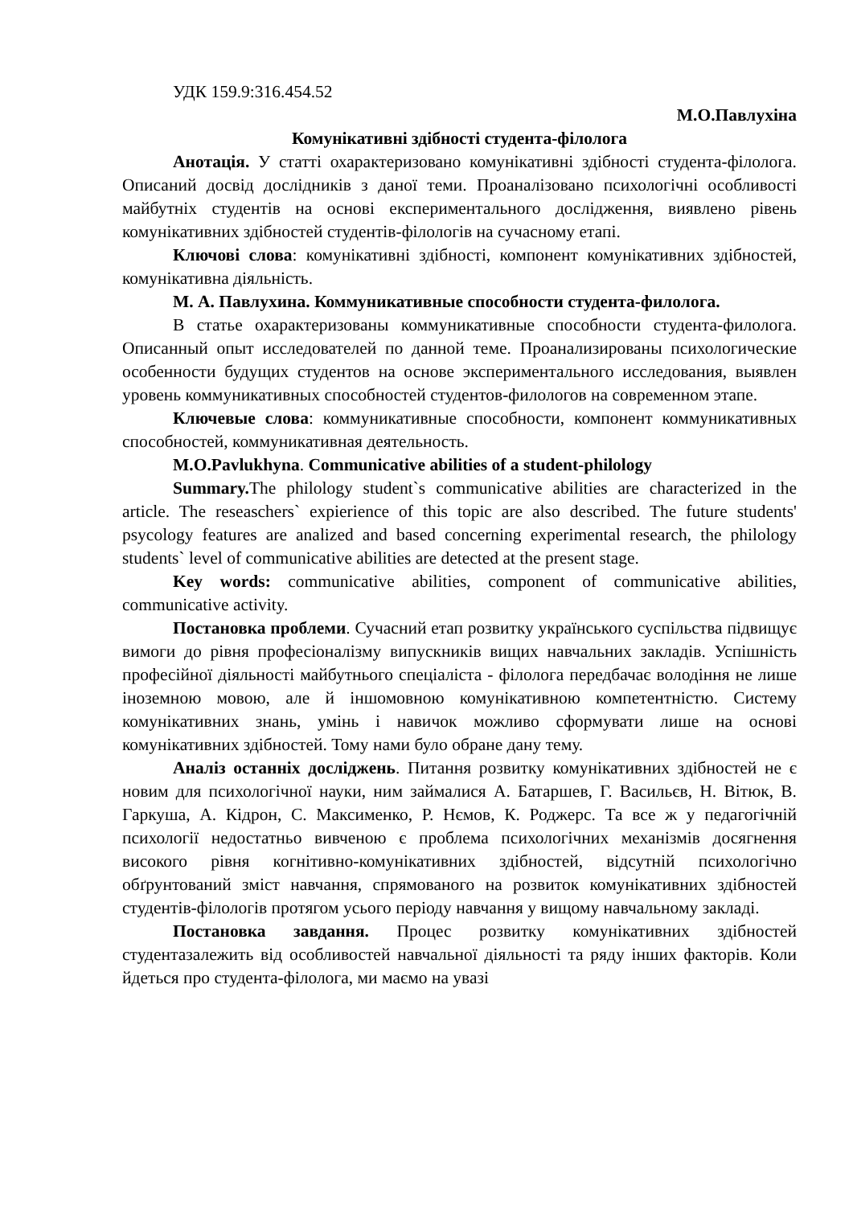УДК 159.9:316.454.52
М.О.Павлухіна
Комунікативні здібності студента-філолога
Анотація. У статті охарактеризовано комунікативні здібності студента-філолога. Описаний досвід дослідників з даної теми. Проаналізовано психологічні особливості майбутніх студентів на основі експериментального дослідження, виявлено рівень комунікативних здібностей студентів-філологів на сучасному етапі.
Ключові слова: комунікативні здібності, компонент комунікативних здібностей, комунікативна діяльність.
М. А. Павлухина. Коммуникативные способности студента-филолога.
В статье охарактеризованы коммуникативные способности студента-филолога. Описанный опыт исследователей по данной теме. Проанализированы психологические особенности будущих студентов на основе экспериментального исследования, выявлен уровень коммуникативных способностей студентов-филологов на современном этапе.
Ключевые слова: коммуникативные способности, компонент коммуникативных способностей, коммуникативная деятельность.
M.O.Pavlukhyna. Communicative abilities of a student-philology
Summary. The philology student`s communicative abilities are characterized in the article. The reseaschers` expierience of this topic are also described. The future students' psycology features are analized and based concerning experimental research, the philology students` level of communicative abilities are detected at the present stage.
Key words: communicative abilities, component of communicative abilities, communicative activity.
Постановка проблеми. Сучасний етап розвитку українського суспільства підвищує вимоги до рівня професіоналізму випускників вищих навчальних закладів. Успішність професійної діяльності майбутнього спеціаліста - філолога передбачає володіння не лише іноземною мовою, але й іншомовною комунікативною компетентністю. Систему комунікативних знань, умінь і навичок можливо сформувати лише на основі комунікативних здібностей. Тому нами було обране дану тему.
Аналіз останніх досліджень. Питання розвитку комунікативних здібностей не є новим для психологічної науки, ним займалися А. Батаршев, Г. Васильєв, Н. Вітюк, В. Гаркуша, А. Кідрон, С. Максименко, Р. Нємов, К. Роджерс. Та все ж у педагогічній психології недостатньо вивченою є проблема психологічних механізмів досягнення високого рівня когнітивно-комунікативних здібностей, відсутній психологічно обґрунтований зміст навчання, спрямованого на розвиток комунікативних здібностей студентів-філологів протягом усього періоду навчання у вищому навчальному закладі.
Постановка завдання. Процес розвитку комунікативних здібностей студентазалежить від особливостей навчальної діяльності та ряду інших факторів. Коли йдеться про студента-філолога, ми маємо на увазі